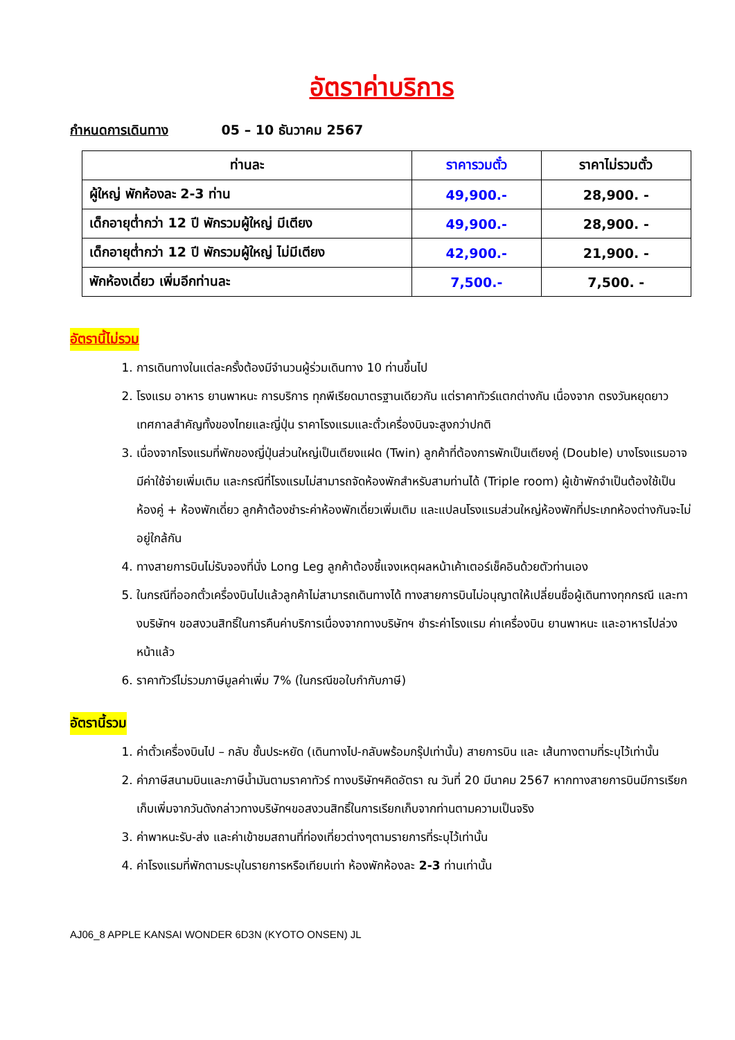อัตราค่าบริการ
กำหนดการเดินทาง 05 – 10 ธันวาคม 2567
| ท่านละ | ราคารวมตั๋ว | ราคาไม่รวมตั๋ว |
| --- | --- | --- |
| ผู้ใหญ่ พักห้องละ 2-3 ท่าน | 49,900.- | 28,900. - |
| เด็กอายุต่ำกว่า 12 ปี พักรวมผู้ใหญ่ มีเตียง | 49,900.- | 28,900. - |
| เด็กอายุต่ำกว่า 12 ปี พักรวมผู้ใหญ่ ไม่มีเตียง | 42,900.- | 21,900. - |
| พักห้องเดี่ยว เพิ่มอีกท่านละ | 7,500.- | 7,500. - |
อัตรานี้ไม่รวม
1. การเดินทางในแต่ละครั้งต้องมีจำนวนผู้ร่วมเดินทาง 10 ท่านขึ้นไป
2. โรงแรม อาหาร ยานพาหนะ การบริการ ทุกพีเรียดมาตรฐานเดียวกัน แต่ราคาทัวร์แตกต่างกัน เนื่องจาก ตรงวันหยุดยาว เทศกาลสำคัญทั้งของไทยและญี่ปุ่น ราคาโรงแรมและตั๋วเครื่องบินจะสูงกว่าปกติ
3. เนื่องจากโรงแรมที่พักของญี่ปุ่นส่วนใหญ่เป็นเตียงแฝด (Twin) ลูกค้าที่ต้องการพักเป็นเตียงคู่ (Double) บางโรงแรมอาจมีค่าใช้จ่ายเพิ่มเติม และกรณีที่โรงแรมไม่สามารถจัดห้องพักสำหรับสามท่านได้ (Triple room) ผู้เข้าพักจำเป็นต้องใช้เป็นห้องคู่ + ห้องพักเดี่ยว ลูกค้าต้องชำระค่าห้องพักเดี่ยวเพิ่มเติม และแปลนโรงแรมส่วนใหญ่ห้องพักที่ประเภทห้องต่างกันจะไม่อยู่ใกล้กัน
4. ทางสายการบินไม่รับจองที่นั่ง Long Leg ลูกค้าต้องชี้แจงเหตุผลหน้าเค้าเตอร์เช็คอินด้วยตัวท่านเอง
5. ในกรณีที่ออกตั๋วเครื่องบินไปแล้วลูกค้าไม่สามารถเดินทางได้ ทางสายการบินไม่อนุญาตให้เปลี่ยนชื่อผู้เดินทางทุกกรณี และทางบริษัทฯ ขอสงวนสิทธิ์ในการคืนค่าบริการเนื่องจากทางบริษัทฯ ชำระค่าโรงแรม ค่าเครื่องบิน ยานพาหนะ และอาหารไปล่วงหน้าแล้ว
6. ราคาทัวร์ไม่รวมภาษีมูลค่าเพิ่ม 7% (ในกรณีขอใบกำกับภาษี)
อัตรานี้รวม
1. ค่าตั๋วเครื่องบินไป – กลับ ชั้นประหยัด (เดินทางไป-กลับพร้อมกรุ๊ปเท่านั้น) สายการบิน และ เส้นทางตามที่ระบุไว้เท่านั้น
2. ค่าภาษีสนามบินและภาษีน้ำมันตามราคาทัวร์ ทางบริษัทฯคิดอัตรา ณ วันที่ 20 มีนาคม 2567 หากทางสายการบินมีการเรียกเก็บเพิ่มจากวันดังกล่าวทางบริษัทฯขอสงวนสิทธิ์ในการเรียกเก็บจากท่านตามความเป็นจริง
3. ค่าพาหนะรับ-ส่ง และค่าเข้าชมสถานที่ท่องเที่ยวต่างๆตามรายการที่ระบุไว้เท่านั้น
4. ค่าโรงแรมที่พักตามระบุในรายการหรือเทียบเท่า ห้องพักห้องละ 2-3 ท่านเท่านั้น
AJ06_8 APPLE KANSAI WONDER 6D3N (KYOTO ONSEN) JL